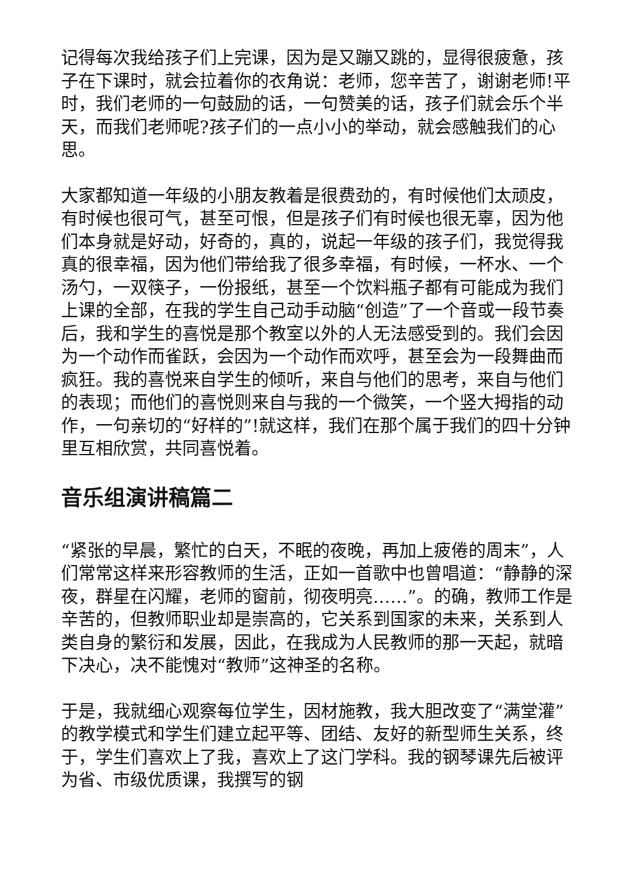记得每次我给孩子们上完课，因为是又蹦又跳的，显得很疲惫，孩子在下课时，就会拉着你的衣角说：老师，您辛苦了，谢谢老师!平时，我们老师的一句鼓励的话，一句赞美的话，孩子们就会乐个半天，而我们老师呢?孩子们的一点小小的举动，就会感触我们的心思。
大家都知道一年级的小朋友教着是很费劲的，有时候他们太顽皮，有时候也很可气，甚至可恨，但是孩子们有时候也很无辜，因为他们本身就是好动，好奇的，真的，说起一年级的孩子们，我觉得我真的很幸福，因为他们带给我了很多幸福，有时候，一杯水、一个汤勺，一双筷子，一份报纸，甚至一个饮料瓶子都有可能成为我们上课的全部，在我的学生自己动手动脑“创造”了一个音或一段节奏后，我和学生的喜悦是那个教室以外的人无法感受到的。我们会因为一个动作而雀跃，会因为一个动作而欢呼，甚至会为一段舞曲而疯狂。我的喜悦来自学生的倾听，来自与他们的思考，来自与他们的表现；而他们的喜悦则来自与我的一个微笑，一个竖大拇指的动作，一句亲切的“好样的”!就这样，我们在那个属于我们的四十分钟里互相欣赏，共同喜悦着。
音乐组演讲稿篇二
“紧张的早晨，繁忙的白天，不眠的夜晚，再加上疲倦的周末”，人们常常这样来形容教师的生活，正如一首歌中也曾唱道：“静静的深夜，群星在闪耀，老师的窗前，彻夜明亮……”。的确，教师工作是辛苦的，但教师职业却是崇高的，它关系到国家的未来，关系到人类自身的繁衍和发展，因此，在我成为人民教师的那一天起，就暗下决心，决不能愧对“教师”这神圣的名称。
于是，我就细心观察每位学生，因材施教，我大胆改变了“满堂灌”的教学模式和学生们建立起平等、团结、友好的新型师生关系，终于，学生们喜欢上了我，喜欢上了这门学科。我的钢琴课先后被评为省、市级优质课，我撰写的钢